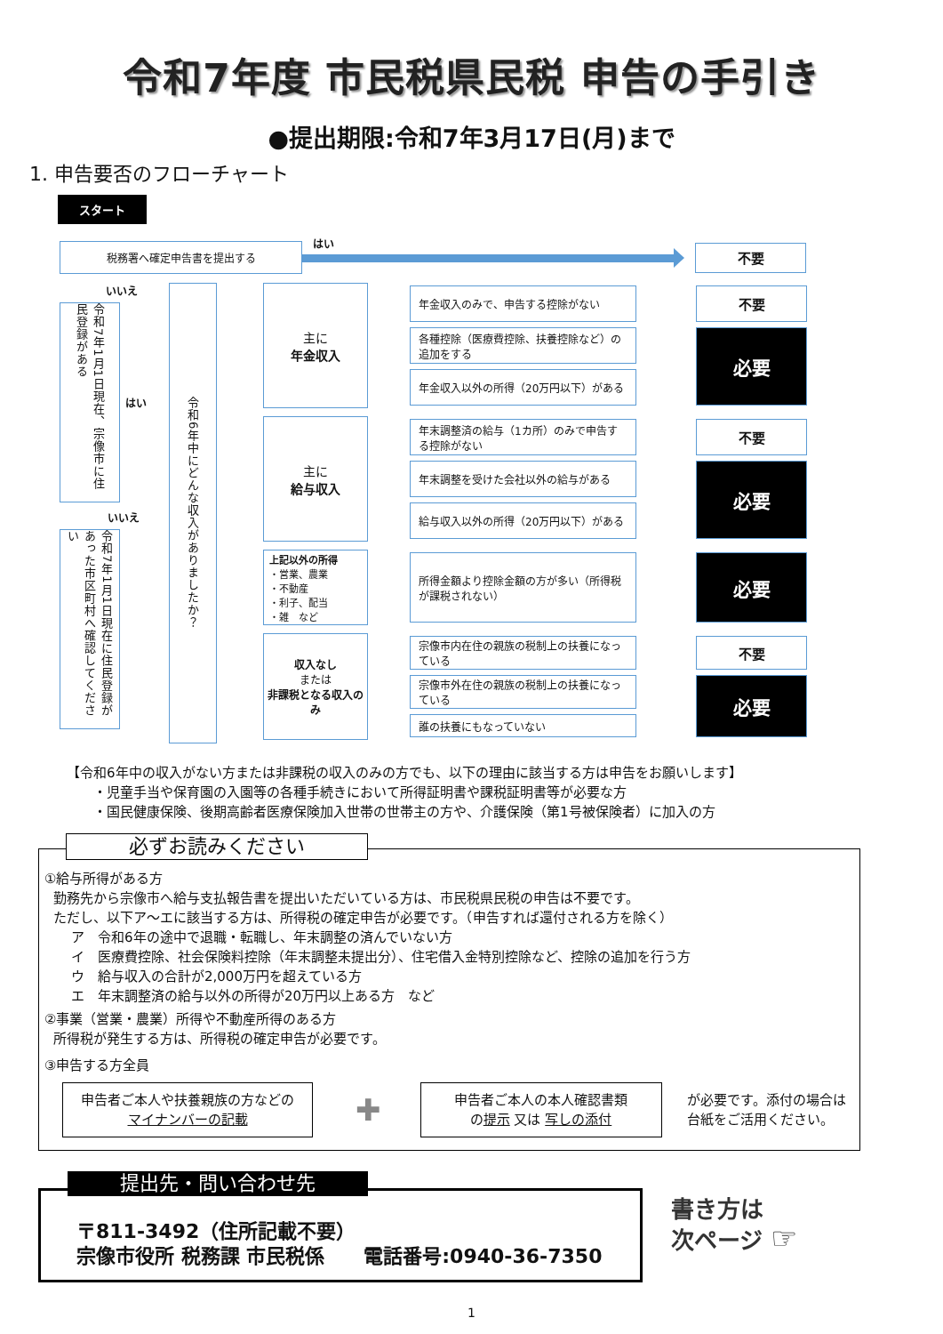令和7年度 市民税県民税 申告の手引き
●提出期限:令和7年3月17日(月)まで
1. 申告要否のフローチャート
スタート
税務署へ確定申告書を提出する
はい
不要
いいえ
令和7年1月1日現在、宗像市に住民登録がある
はい
いいえ
令和7年1月1日現在に住民登録があった市区町村へ確認してください
令和6年中にどんな収入がありましたか？
主に
年金収入
年金収入のみで、申告する控除がない
不要
各種控除（医療費控除、扶養控除など）の追加をする
年金収入以外の所得（20万円以下）がある
必要
主に
給与収入
年末調整済の給与（1カ所）のみで申告する控除がない
不要
年末調整を受けた会社以外の給与がある
給与収入以外の所得（20万円以下）がある
必要
上記以外の所得
・営業、農業
・不動産
・利子、配当
・雑　など
所得金額より控除金額の方が多い（所得税が課税されない）
必要
収入なし
または
非課税となる収入のみ
宗像市内在住の親族の税制上の扶養になっている
不要
宗像市外在住の親族の税制上の扶養になっている
誰の扶養にもなっていない
必要
【令和6年中の収入がない方または非課税の収入のみの方でも、以下の理由に該当する方は申告をお願いします】
・児童手当や保育園の入園等の各種手続きにおいて所得証明書や課税証明書等が必要な方
・国民健康保険、後期高齢者医療保険加入世帯の世帯主の方や、介護保険（第1号被保険者）に加入の方
必ずお読みください
①給与所得がある方
勤務先から宗像市へ給与支払報告書を提出いただいている方は、市民税県民税の申告は不要です。
ただし、以下ア～エに該当する方は、所得税の確定申告が必要です。（申告すれば還付される方を除く）
ア　令和6年の途中で退職・転職し、年末調整の済んでいない方
イ　医療費控除、社会保険料控除（年末調整未提出分）、住宅借入金特別控除など、控除の追加を行う方
ウ　給与収入の合計が2,000万円を超えている方
エ　年末調整済の給与以外の所得が20万円以上ある方　など
②事業（営業・農業）所得や不動産所得のある方
所得税が発生する方は、所得税の確定申告が必要です。
③申告する方全員
申告者ご本人や扶養親族の方などの
マイナンバーの記載
✚
申告者ご本人の本人確認書類
の提示 又は 写しの添付
が必要です。添付の場合は
台紙をご活用ください。
提出先・問い合わせ先
〒811-3492（住所記載不要）
宗像市役所 税務課 市民税係　　電話番号:0940-36-7350
書き方は
次ページ ☞
1